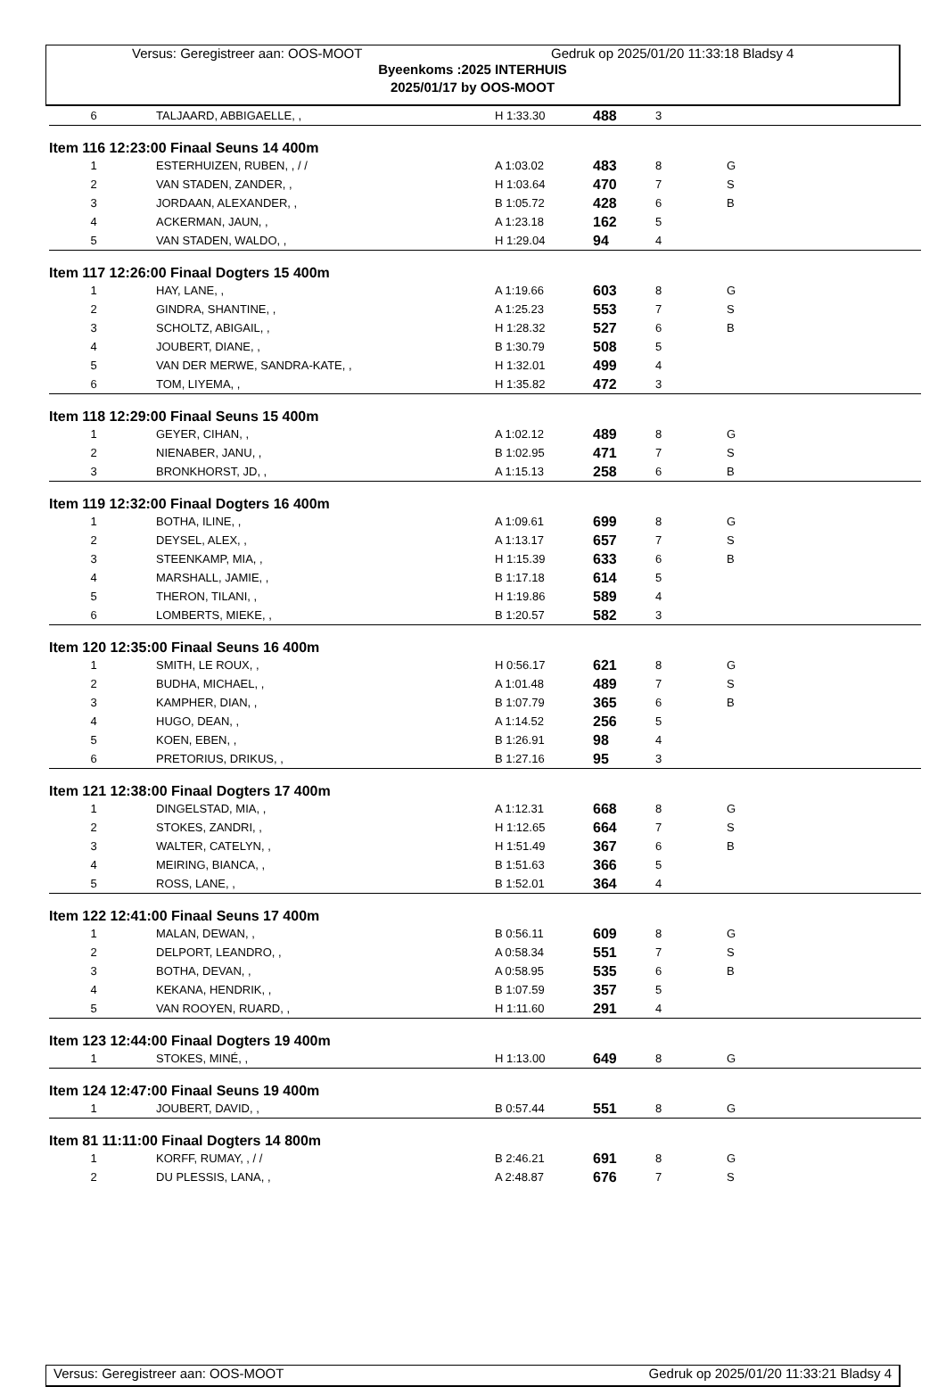Versus: Geregistreer aan: OOS-MOOT Gedruk op 2025/01/20 11:33:18 Bladsy 4
Byeenkoms :2025 INTERHUIS
2025/01/17 by OOS-MOOT
| 6 | TALJAARD, ABBIGAELLE, , | H 1:33.30 | 488 | 3 | |
| Item 116 12:23:00 Finaal Seuns 14 400m | | | | | |
| 1 | ESTERHUIZEN, RUBEN, , / / | A 1:03.02 | 483 | 8 | G |
| 2 | VAN STADEN, ZANDER, , | H 1:03.64 | 470 | 7 | S |
| 3 | JORDAAN, ALEXANDER, , | B 1:05.72 | 428 | 6 | B |
| 4 | ACKERMAN, JAUN, , | A 1:23.18 | 162 | 5 | |
| 5 | VAN STADEN, WALDO, , | H 1:29.04 | 94 | 4 | |
| Item 117 12:26:00 Finaal Dogters 15 400m | | | | | |
| 1 | HAY, LANE, , | A 1:19.66 | 603 | 8 | G |
| 2 | GINDRA, SHANTINE, , | A 1:25.23 | 553 | 7 | S |
| 3 | SCHOLTZ, ABIGAIL, , | H 1:28.32 | 527 | 6 | B |
| 4 | JOUBERT, DIANE, , | B 1:30.79 | 508 | 5 | |
| 5 | VAN DER MERWE, SANDRA-KATE, , | H 1:32.01 | 499 | 4 | |
| 6 | TOM, LIYEMA, , | H 1:35.82 | 472 | 3 | |
| Item 118 12:29:00 Finaal Seuns 15 400m | | | | | |
| 1 | GEYER, CIHAN, , | A 1:02.12 | 489 | 8 | G |
| 2 | NIENABER, JANU, , | B 1:02.95 | 471 | 7 | S |
| 3 | BRONKHORST, JD, , | A 1:15.13 | 258 | 6 | B |
| Item 119 12:32:00 Finaal Dogters 16 400m | | | | | |
| 1 | BOTHA, ILINE, , | A 1:09.61 | 699 | 8 | G |
| 2 | DEYSEL, ALEX, , | A 1:13.17 | 657 | 7 | S |
| 3 | STEENKAMP, MIA, , | H 1:15.39 | 633 | 6 | B |
| 4 | MARSHALL, JAMIE, , | B 1:17.18 | 614 | 5 | |
| 5 | THERON, TILANI, , | H 1:19.86 | 589 | 4 | |
| 6 | LOMBERTS, MIEKE, , | B 1:20.57 | 582 | 3 | |
| Item 120 12:35:00 Finaal Seuns 16 400m | | | | | |
| 1 | SMITH, LE ROUX, , | H 0:56.17 | 621 | 8 | G |
| 2 | BUDHA, MICHAEL, , | A 1:01.48 | 489 | 7 | S |
| 3 | KAMPHER, DIAN, , | B 1:07.79 | 365 | 6 | B |
| 4 | HUGO, DEAN, , | A 1:14.52 | 256 | 5 | |
| 5 | KOEN, EBEN, , | B 1:26.91 | 98 | 4 | |
| 6 | PRETORIUS, DRIKUS, , | B 1:27.16 | 95 | 3 | |
| Item 121 12:38:00 Finaal Dogters 17 400m | | | | | |
| 1 | DINGELSTAD, MIA, , | A 1:12.31 | 668 | 8 | G |
| 2 | STOKES, ZANDRI, , | H 1:12.65 | 664 | 7 | S |
| 3 | WALTER, CATELYN, , | H 1:51.49 | 367 | 6 | B |
| 4 | MEIRING, BIANCA, , | B 1:51.63 | 366 | 5 | |
| 5 | ROSS, LANE, , | B 1:52.01 | 364 | 4 | |
| Item 122 12:41:00 Finaal Seuns 17 400m | | | | | |
| 1 | MALAN, DEWAN, , | B 0:56.11 | 609 | 8 | G |
| 2 | DELPORT, LEANDRO, , | A 0:58.34 | 551 | 7 | S |
| 3 | BOTHA, DEVAN, , | A 0:58.95 | 535 | 6 | B |
| 4 | KEKANA, HENDRIK, , | B 1:07.59 | 357 | 5 | |
| 5 | VAN ROOYEN, RUARD, , | H 1:11.60 | 291 | 4 | |
| Item 123 12:44:00 Finaal Dogters 19 400m | | | | | |
| 1 | STOKES, MINÉ, , | H 1:13.00 | 649 | 8 | G |
| Item 124 12:47:00 Finaal Seuns 19 400m | | | | | |
| 1 | JOUBERT, DAVID, , | B 0:57.44 | 551 | 8 | G |
| Item 81 11:11:00 Finaal Dogters 14 800m | | | | | |
| 1 | KORFF, RUMAY, , / / | B 2:46.21 | 691 | 8 | G |
| 2 | DU PLESSIS, LANA, , | A 2:48.87 | 676 | 7 | S |
Versus: Geregistreer aan: OOS-MOOT Gedruk op 2025/01/20 11:33:21 Bladsy 4